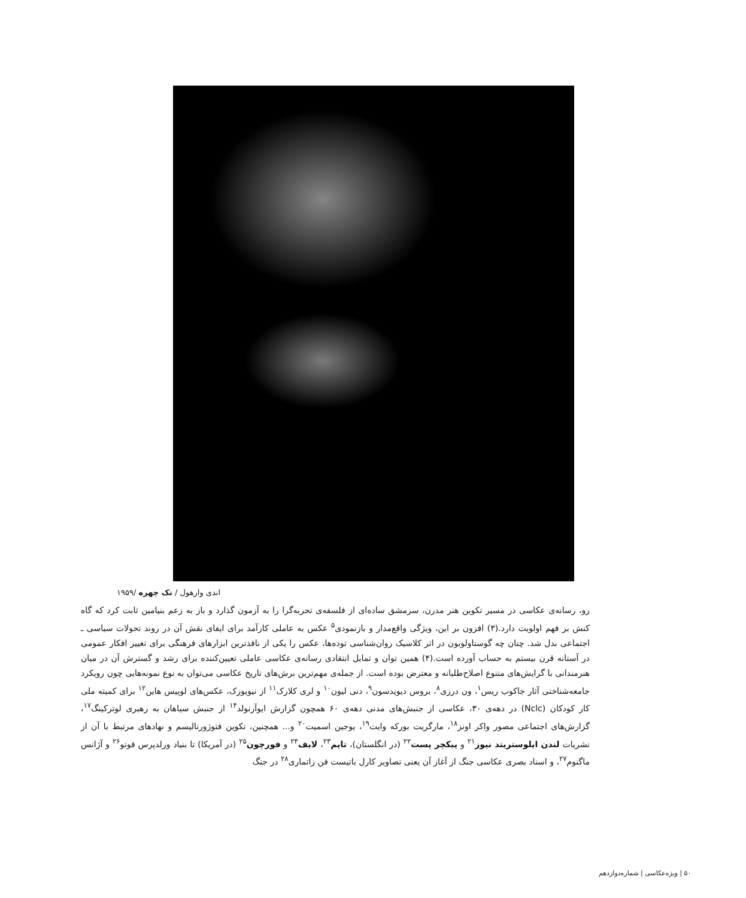اندی وارهول / تک چهره /۱۹۵۹
رو، رسانه‌ی عکاسی در مسیر تکوین هنر مدرن، سرمشق ساده‌ای از فلسفه‌ی تجربه‌گرا را به آزمون گذارد و باز به زعم بنیامین ثابت کرد که گاه کنش بر فهم اولویت دارد.(۳) افزون بر این، ویژگی واقع‌مدار و بازنمودی<sup>۵</sup> عکس به عاملی کارآمد برای ایفای نقش آن در روند تحولات سیاسی ـ اجتماعی بدل شد. چنان چه گوستاولوبون در اثر کلاسیک روان‌شناسی توده‌ها، عکس را یکی از نافذترین ابزارهای فرهنگی برای تغییر افکار عمومی در آستانه قرن بیستم به حساب آورده است.(۴) همین توان و تمایل انتقادی رسانه‌ی عکاسی عاملی تعیین‌کننده برای رشد و گسترش آن در میان هنرمندانی با گرایش‌های متنوع اصلاح‌طلبانه و معترض بوده است. از جمله‌ی مهم‌ترین برش‌های تاریخ عکاسی می‌توان به نوع نمونه‌هایی چون رویکرد جامعه‌شناختی آثار جاکوب ریس<sup>۱</sup>، ون درزی<sup>۸</sup>، بروس دیویدسون<sup>۹</sup>، دنی لیون<sup>۱۰</sup> و لری کلارک<sup>۱۱</sup> از نیویورک، عکس‌های لوییس هاین<sup>۱۲</sup> برای کمیته ملی کار کودکان (Nclc) در دهه‌ی ۳۰، عکاسی از جنبش‌های مدنی دهه‌ی ۶۰ همچون گزارش ایوآرنولد<sup>۱۴</sup> از جنبش سیاهان به رهبری لوترکینگ<sup>۱۷</sup>، گزارش‌های اجتماعی مصور واکر اونز<sup>۱۸</sup>، مارگریت بورکه وایت<sup>۱۹</sup>، یوجین اسمیت<sup>۲۰</sup> و... همچنین، تکوین فتوژورنالیسم و نهادهای مرتبط با آن از نشریات لندن ایلوستریتد نیوز<sup>۲۱</sup> و پیکچر پست<sup>۲۲</sup> (در انگلستان)، تایم<sup>۲۳</sup>، لایف<sup>۲۴</sup> و فورچون<sup>۲۵</sup> (در آمریکا) تا بنیاد ورلدپرس فوتو<sup>۲۶</sup> و آژانس ماگنوم<sup>۲۷</sup>، و اسناد بصری عکاسی جنگ از آغاز آن یعنی تصاویر کارل باتیست فن زاتماری<sup>۲۸</sup> در جنگ
۵۰ | ویژه‌عکاسی | شماره‌دوازدهم